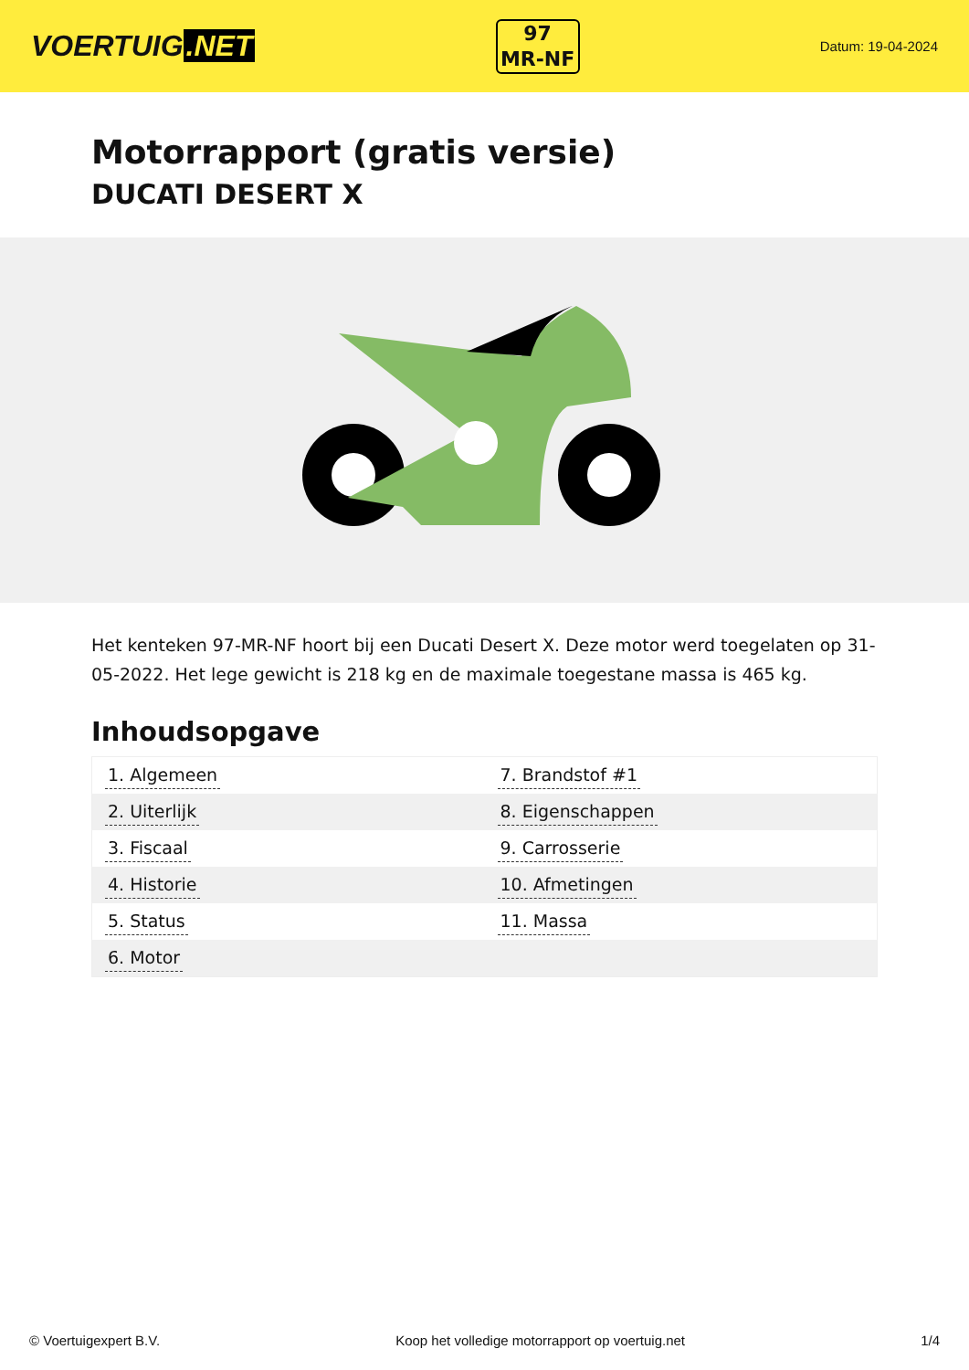VOERTUIG.NET
97
MR-NF
Datum: 19-04-2024
Motorrapport (gratis versie)
DUCATI DESERT X
Het kenteken 97-MR-NF hoort bij een Ducati Desert X. Deze motor werd toegelaten op 31-05-2022. Het lege gewicht is 218 kg en de maximale toegestane massa is 465 kg.
Inhoudsopgave
| 1. Algemeen | 7. Brandstof #1 |
| 2. Uiterlijk | 8. Eigenschappen |
| 3. Fiscaal | 9. Carrosserie |
| 4. Historie | 10. Afmetingen |
| 5. Status | 11. Massa |
| 6. Motor | |
© Voertuigexpert B.V. Koop het volledige motorrapport op voertuig.net 1/4